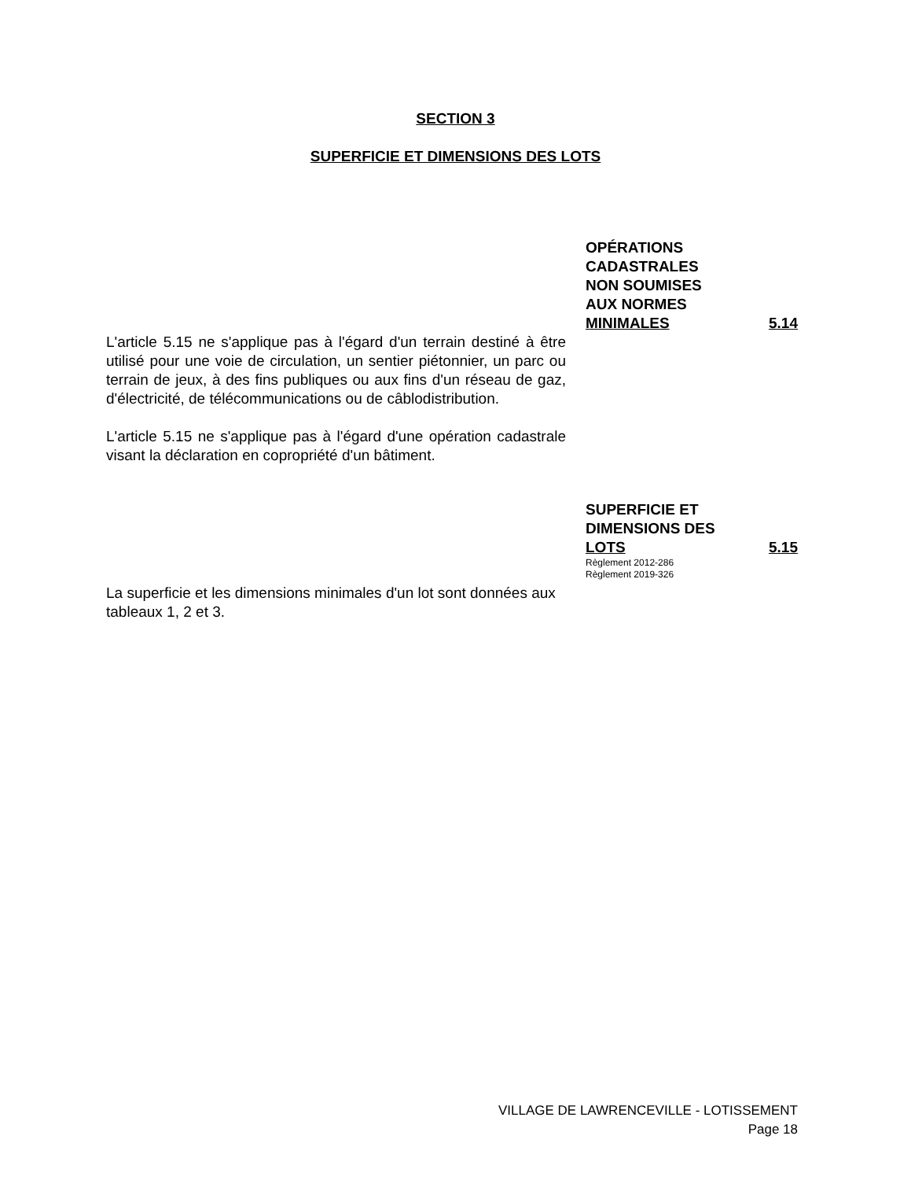SECTION 3
SUPERFICIE ET DIMENSIONS DES LOTS
OPÉRATIONS
CADASTRALES
NON SOUMISES
AUX NORMES
MINIMALES
5.14
L'article 5.15 ne s'applique pas à l'égard d'un terrain destiné à être utilisé pour une voie de circulation, un sentier piétonnier, un parc ou terrain de jeux, à des fins publiques ou aux fins d'un réseau de gaz, d'électricité, de télécommunications ou de câblodistribution.
L'article 5.15 ne s'applique pas à l'égard d'une opération cadastrale visant la déclaration en copropriété d'un bâtiment.
SUPERFICIE ET
DIMENSIONS DES
LOTS
5.15
Règlement 2012-286
Règlement 2019-326
La superficie et les dimensions minimales d'un lot sont données aux tableaux 1, 2 et 3.
VILLAGE DE LAWRENCEVILLE - LOTISSEMENT
Page 18